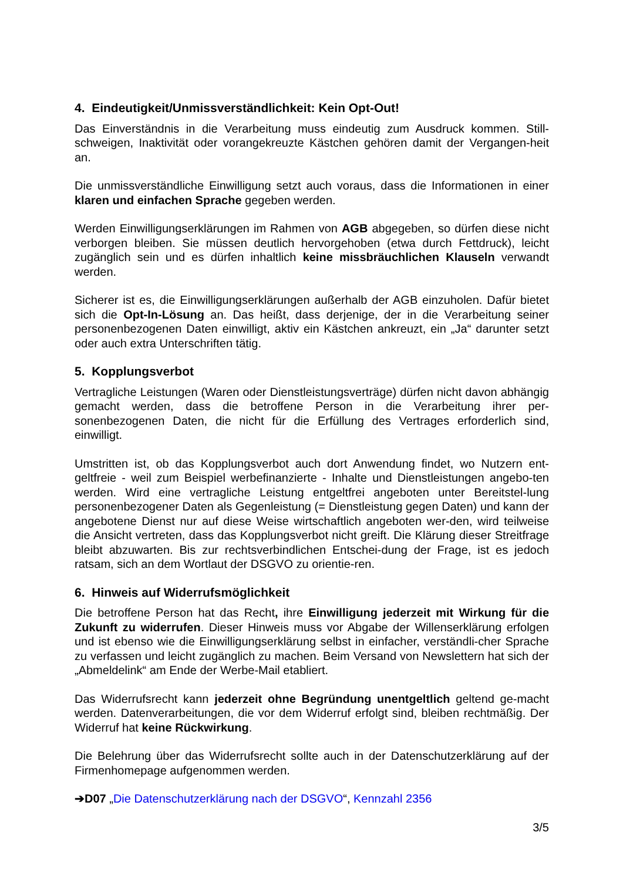4. Eindeutigkeit/Unmissverständlichkeit: Kein Opt-Out!
Das Einverständnis in die Verarbeitung muss eindeutig zum Ausdruck kommen. Still-schweigen, Inaktivität oder vorangekreuzte Kästchen gehören damit der Vergangen-heit an.
Die unmissverständliche Einwilligung setzt auch voraus, dass die Informationen in einer klaren und einfachen Sprache gegeben werden.
Werden Einwilligungserklärungen im Rahmen von AGB abgegeben, so dürfen diese nicht verborgen bleiben. Sie müssen deutlich hervorgehoben (etwa durch Fettdruck), leicht zugänglich sein und es dürfen inhaltlich keine missbräuchlichen Klauseln verwandt werden.
Sicherer ist es, die Einwilligungserklärungen außerhalb der AGB einzuholen. Dafür bietet sich die Opt-In-Lösung an. Das heißt, dass derjenige, der in die Verarbeitung seiner personenbezogenen Daten einwilligt, aktiv ein Kästchen ankreuzt, ein „Ja“ darunter setzt oder auch extra Unterschriften tätig.
5. Kopplungsverbot
Vertragliche Leistungen (Waren oder Dienstleistungsverträge) dürfen nicht davon abhängig gemacht werden, dass die betroffene Person in die Verarbeitung ihrer per-sonenbezogenen Daten, die nicht für die Erfüllung des Vertrages erforderlich sind, einwilligt.
Umstritten ist, ob das Kopplungsverbot auch dort Anwendung findet, wo Nutzern ent-geltfreie - weil zum Beispiel werbefinanzierte - Inhalte und Dienstleistungen angebo-ten werden. Wird eine vertragliche Leistung entgeltfrei angeboten unter Bereitstel-lung personenbezogener Daten als Gegenleistung (= Dienstleistung gegen Daten) und kann der angebotene Dienst nur auf diese Weise wirtschaftlich angeboten wer-den, wird teilweise die Ansicht vertreten, dass das Kopplungsverbot nicht greift. Die Klärung dieser Streitfrage bleibt abzuwarten. Bis zur rechtsverbindlichen Entschei-dung der Frage, ist es jedoch ratsam, sich an dem Wortlaut der DSGVO zu orientie-ren.
6. Hinweis auf Widerrufsmöglichkeit
Die betroffene Person hat das Recht, ihre Einwilligung jederzeit mit Wirkung für die Zukunft zu widerrufen. Dieser Hinweis muss vor Abgabe der Willenserklärung erfolgen und ist ebenso wie die Einwilligungserklärung selbst in einfacher, verständli-cher Sprache zu verfassen und leicht zugänglich zu machen. Beim Versand von Newslettern hat sich der „Abmeldelink“ am Ende der Werbe-Mail etabliert.
Das Widerrufsrecht kann jederzeit ohne Begründung unentgeltlich geltend ge-macht werden. Datenverarbeitungen, die vor dem Widerruf erfolgt sind, bleiben rechtmäßig. Der Widerruf hat keine Rückwirkung.
Die Belehrung über das Widerrufsrecht sollte auch in der Datenschutzerklärung auf der Firmenhomepage aufgenommen werden.
➔D07 „Die Datenschutzerklärung nach der DSGVO“, Kennzahl 2356
3/5